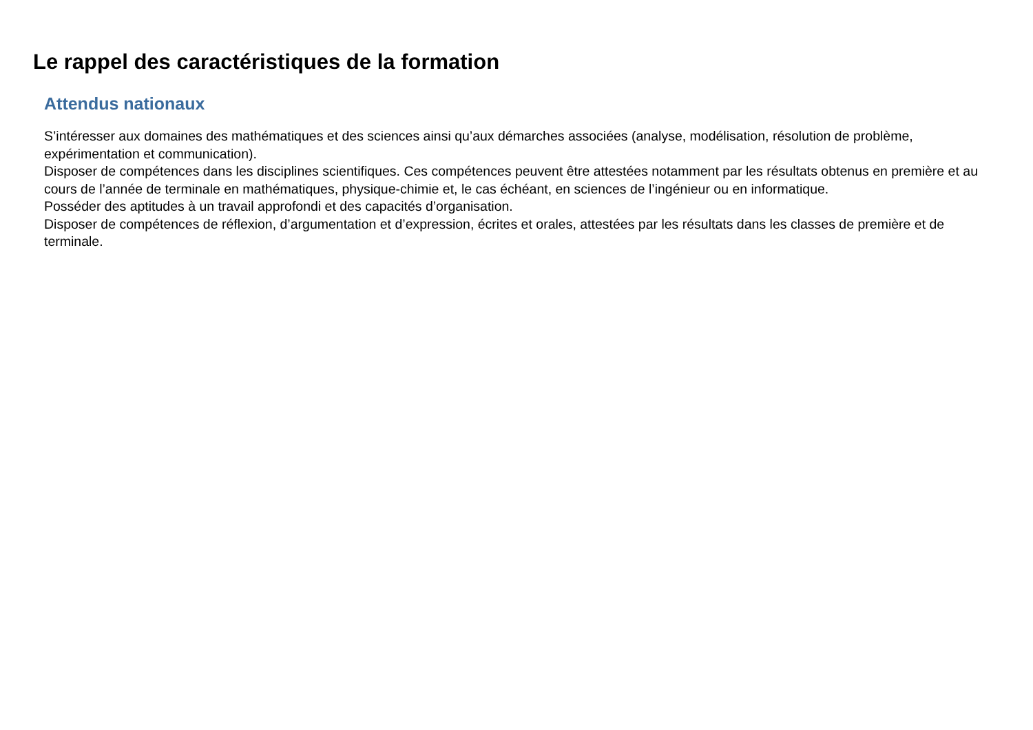Le rappel des caractéristiques de la formation
Attendus nationaux
S’intéresser aux domaines des mathématiques et des sciences ainsi qu’aux démarches associées (analyse, modélisation, résolution de problème, expérimentation et communication).
Disposer de compétences dans les disciplines scientifiques. Ces compétences peuvent être attestées notamment par les résultats obtenus en première et au cours de l’année de terminale en mathématiques, physique-chimie et, le cas échéant, en sciences de l’ingénieur ou en informatique.
Posséder des aptitudes à un travail approfondi et des capacités d’organisation.
Disposer de compétences de réflexion, d’argumentation et d’expression, écrites et orales, attestées par les résultats dans les classes de première et de terminale.